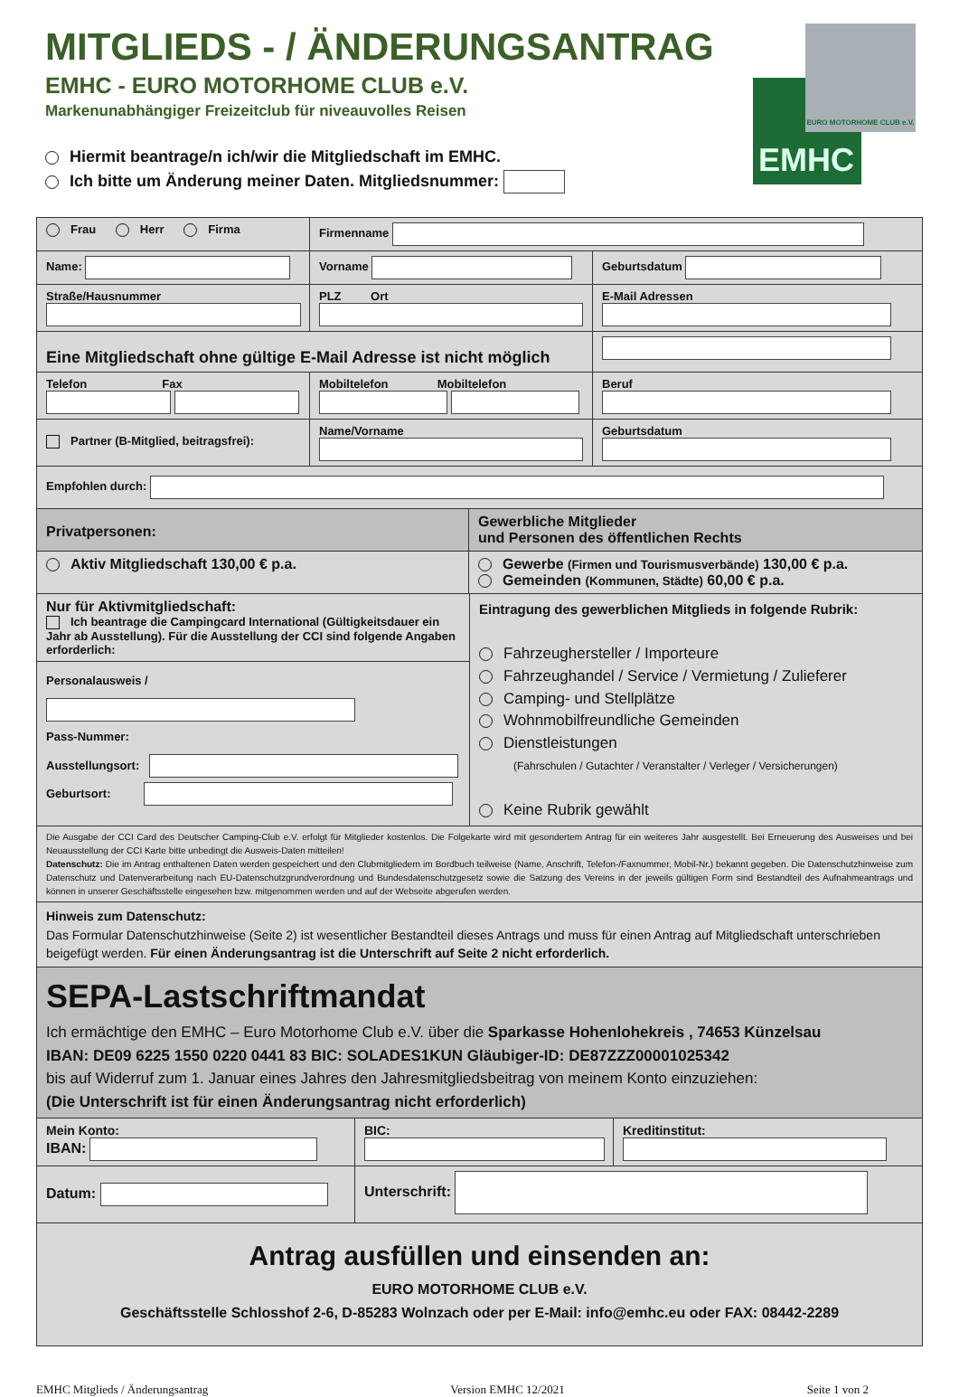EMHC
EURO MOTORHOME CLUB e.V.
MITGLIEDS - / ÄNDERUNGSANTRAG
EMHC - EURO MOTORHOME CLUB e.V.
Markenunabhängiger Freizeitclub für niveauvolles Reisen
Hiermit beantrage/n ich/wir die Mitgliedschaft im EMHC.
Ich bitte um Änderung meiner Daten. Mitgliedsnummer:
Frau Herr Firma Firmenname
Name: Vorname Geburtsdatum
Straße/Hausnummer
PLZ Ort
E-Mail Adressen
Eine Mitgliedschaft ohne gültige E-Mail Adresse ist nicht möglich
Telefon Fax
Mobiltelefon Mobiltelefon
Beruf
Partner (B-Mitglied, beitragsfrei):
Name/Vorname
Geburtsdatum
Empfohlen durch:
Privatpersonen:
Gewerbliche Mitglieder
und Personen des öffentlichen Rechts
Aktiv Mitgliedschaft 130,00 € p.a. Gewerbe (Firmen und Tourismusverbände) 130,00 € p.a.
Gemeinden (Kommunen, Städte) 60,00 € p.a.
Nur für Aktivmitgliedschaft:
Ich beantrage die Campingcard International (Gültigkeitsdauer ein Jahr ab Ausstellung). Für die Ausstellung der CCI sind folgende Angaben erforderlich:
Personalausweis /
Pass-Nummer:
Ausstellungsort:
Geburtsort:
Eintragung des gewerblichen Mitglieds in folgende Rubrik:
Fahrzeughersteller / Importeure
Fahrzeughandel / Service / Vermietung / Zulieferer
Camping- und Stellplätze
Wohnmobilfreundliche Gemeinden
Dienstleistungen
(Fahrschulen / Gutachter / Veranstalter / Verleger / Versicherungen)
Keine Rubrik gewählt
Die Ausgabe der CCI Card des Deutscher Camping-Club e.V. erfolgt für Mitglieder kostenlos. Die Folgekarte wird mit gesondertem Antrag für ein weiteres Jahr ausgestellt. Bei Erneuerung des Ausweises und bei Neuausstellung der CCI Karte bitte unbedingt die Ausweis-Daten mitteilen!
Datenschutz: Die im Antrag enthaltenen Daten werden gespeichert und den Clubmitgliedern im Bordbuch teilweise (Name, Anschrift, Telefon-/Faxnummer, Mobil-Nr.) bekannt gegeben. Die Datenschutzhinweise zum Datenschutz und Datenverarbeitung nach EU-Datenschutzgrundverordnung und Bundesdatenschutzgesetz sowie die Satzung des Vereins in der jeweils gültigen Form sind Bestandteil des Aufnahmeantrags und können in unserer Geschäftsstelle eingesehen bzw. mitgenommen werden und auf der Webseite abgerufen werden.
Hinweis zum Datenschutz:
Das Formular Datenschutzhinweise (Seite 2) ist wesentlicher Bestandteil dieses Antrags und muss für einen Antrag auf Mitgliedschaft unterschrieben beigefügt werden. Für einen Änderungsantrag ist die Unterschrift auf Seite 2 nicht erforderlich.
SEPA-Lastschriftmandat
Ich ermächtige den EMHC – Euro Motorhome Club e.V. über die Sparkasse Hohenlohekreis , 74653 Künzelsau
IBAN: DE09 6225 1550 0220 0441 83 BIC: SOLADES1KUN Gläubiger-ID: DE87ZZZ00001025342
bis auf Widerruf zum 1. Januar eines Jahres den Jahresmitgliedsbeitrag von meinem Konto einzuziehen:
(Die Unterschrift ist für einen Änderungsantrag nicht erforderlich)
Mein Konto:
IBAN:
BIC:
Kreditinstitut:
Datum:
Unterschrift:
Antrag ausfüllen und einsenden an:
EURO MOTORHOME CLUB e.V.
Geschäftsstelle Schlosshof 2-6, D-85283 Wolnzach oder per E-Mail: info@emhc.eu oder FAX: 08442-2289
EMHC Mitglieds / Änderungsantrag Version EMHC 12/2021 Seite 1 von 2